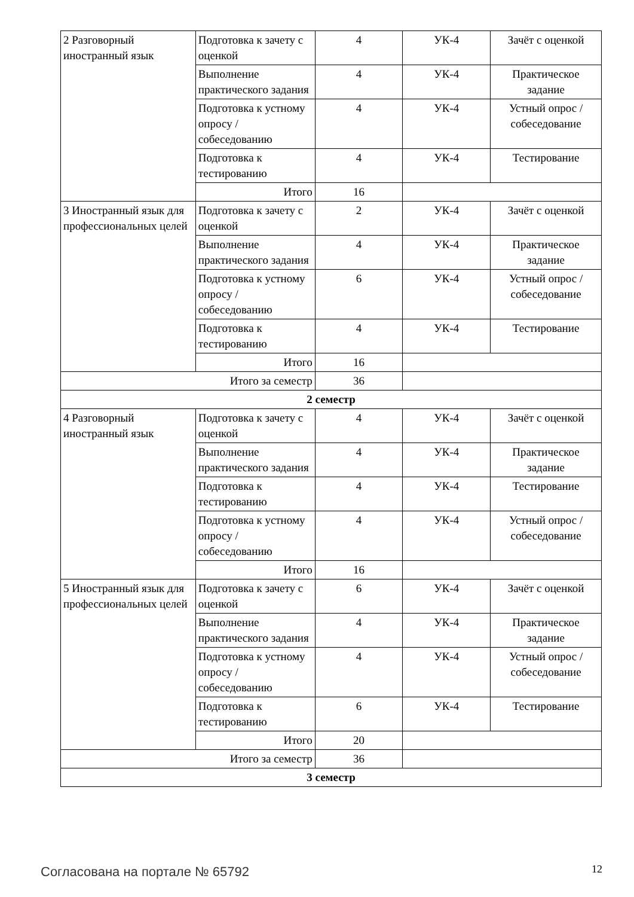| 2 Разговорный иностранный язык | Подготовка к зачету с оценкой | 4 | УК-4 | Зачёт с оценкой |
| | Выполнение практического задания | 4 | УК-4 | Практическое задание |
| | Подготовка к устному опросу / собеседованию | 4 | УК-4 | Устный опрос / собеседование |
| | Подготовка к тестированию | 4 | УК-4 | Тестирование |
| | Итого | 16 | | |
| 3 Иностранный язык для профессиональных целей | Подготовка к зачету с оценкой | 2 | УК-4 | Зачёт с оценкой |
| | Выполнение практического задания | 4 | УК-4 | Практическое задание |
| | Подготовка к устному опросу / собеседованию | 6 | УК-4 | Устный опрос / собеседование |
| | Подготовка к тестированию | 4 | УК-4 | Тестирование |
| | Итого | 16 | | |
| Итого за семестр | | 36 | | |
| 2 семестр | | | | |
| 4 Разговорный иностранный язык | Подготовка к зачету с оценкой | 4 | УК-4 | Зачёт с оценкой |
| | Выполнение практического задания | 4 | УК-4 | Практическое задание |
| | Подготовка к тестированию | 4 | УК-4 | Тестирование |
| | Подготовка к устному опросу / собеседованию | 4 | УК-4 | Устный опрос / собеседование |
| | Итого | 16 | | |
| 5 Иностранный язык для профессиональных целей | Подготовка к зачету с оценкой | 6 | УК-4 | Зачёт с оценкой |
| | Выполнение практического задания | 4 | УК-4 | Практическое задание |
| | Подготовка к устному опросу / собеседованию | 4 | УК-4 | Устный опрос / собеседование |
| | Подготовка к тестированию | 6 | УК-4 | Тестирование |
| | Итого | 20 | | |
| Итого за семестр | | 36 | | |
| 3 семестр | | | | |
Согласована на портале № 65792 12